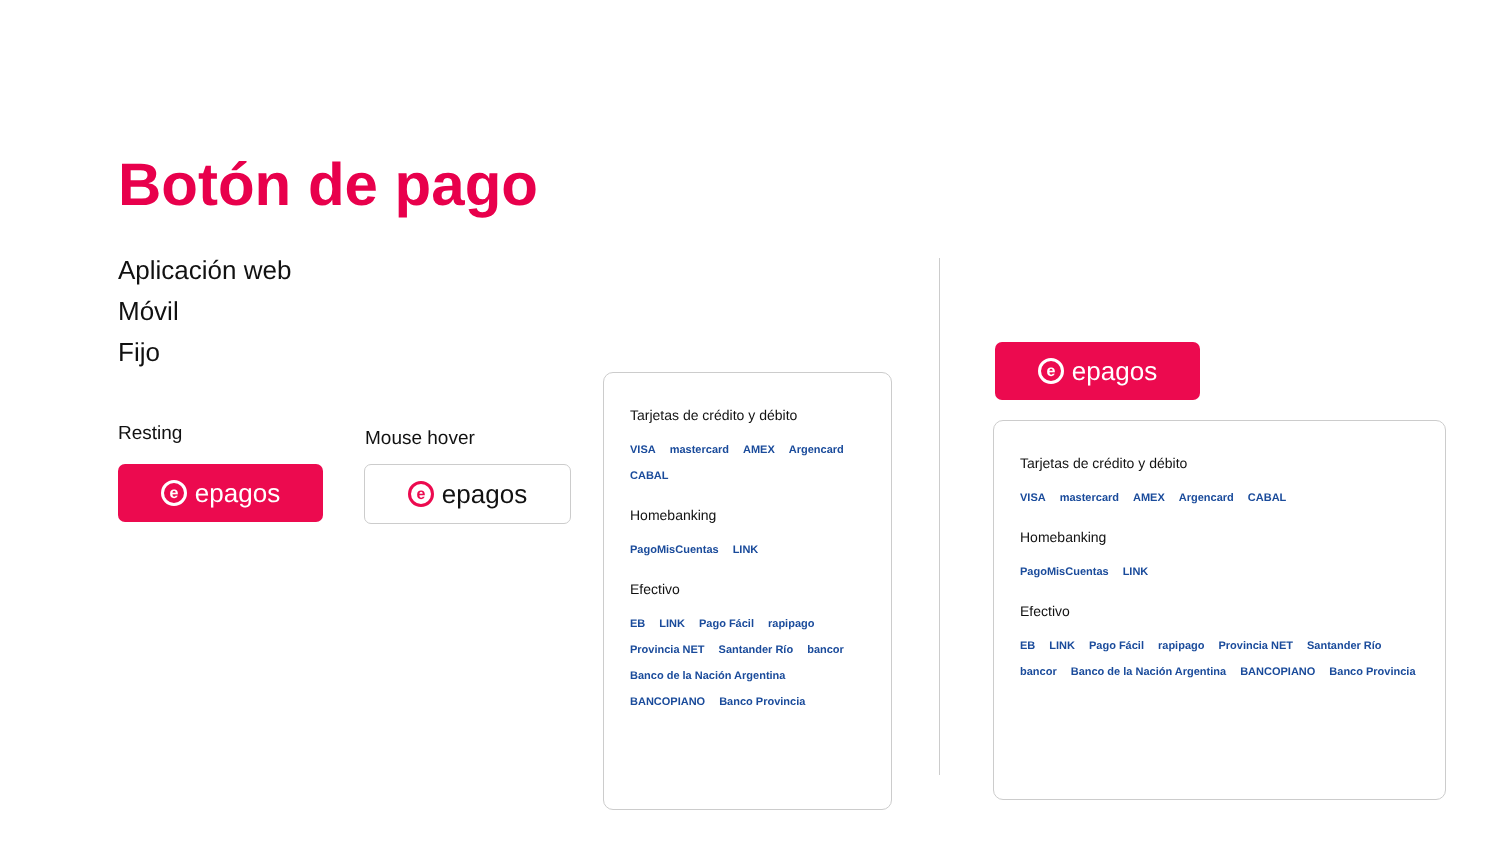Botón de pago
Aplicación web
Móvil
Fijo
Resting Mouse hover
eepagos eepagos
Tarjetas de crédito y débito
VISA mastercard AMEX Argencard CABAL
Homebanking
PagoMisCuentas LINK
Efectivo
EB LINK Pago Fácil rapipago Provincia NET Santander Río bancor Banco de la Nación Argentina BANCOPIANO Banco Provincia
eepagos
Tarjetas de crédito y débito
VISA mastercard AMEX Argencard CABAL
Homebanking
PagoMisCuentas LINK
Efectivo
EB LINK Pago Fácil rapipago Provincia NET Santander Río bancor Banco de la Nación Argentina BANCOPIANO Banco Provincia